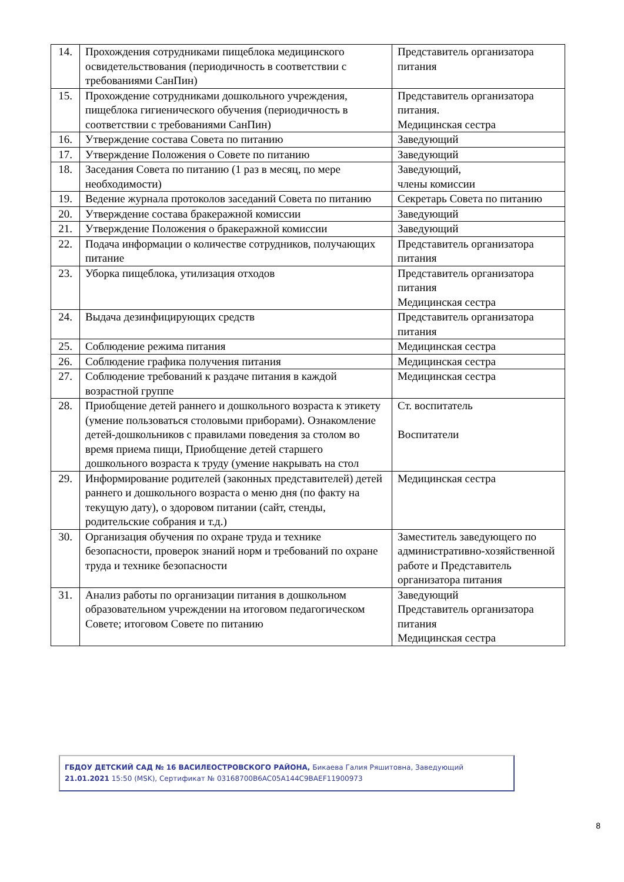| 14. | Прохождения сотрудниками пищеблока медицинского освидетельствования (периодичность в соответствии с требованиями СанПин) | Представитель организатора питания |
| 15. | Прохождение сотрудниками дошкольного учреждения, пищеблока гигиенического обучения (периодичность в соответствии с требованиями СанПин) | Представитель организатора питания. Медицинская сестра |
| 16. | Утверждение состава Совета по питанию | Заведующий |
| 17. | Утверждение Положения о Совете по питанию | Заведующий |
| 18. | Заседания Совета по питанию (1 раз в месяц, по мере необходимости) | Заведующий, члены комиссии |
| 19. | Ведение журнала протоколов заседаний Совета по питанию | Секретарь Совета по питанию |
| 20. | Утверждение состава бракеражной комиссии | Заведующий |
| 21. | Утверждение Положения о бракеражной комиссии | Заведующий |
| 22. | Подача информации о количестве сотрудников, получающих питание | Представитель организатора питания |
| 23. | Уборка пищеблока, утилизация отходов | Представитель организатора питания Медицинская сестра |
| 24. | Выдача дезинфицирующих средств | Представитель организатора питания |
| 25. | Соблюдение режима питания | Медицинская сестра |
| 26. | Соблюдение графика получения питания | Медицинская сестра |
| 27. | Соблюдение требований к раздаче питания в каждой возрастной группе | Медицинская сестра |
| 28. | Приобщение детей раннего и дошкольного возраста к этикету (умение пользоваться столовыми приборами). Ознакомление детей-дошкольников с правилами поведения за столом во время приема пищи, Приобщение детей старшего дошкольного возраста к труду (умение накрывать на стол | Ст. воспитатель Воспитатели |
| 29. | Информирование родителей (законных представителей) детей раннего и дошкольного возраста о меню дня (по факту на текущую дату), о здоровом питании (сайт, стенды, родительские собрания и т.д.) | Медицинская сестра |
| 30. | Организация обучения по охране труда и технике безопасности, проверок знаний норм и требований по охране труда и технике безопасности | Заместитель заведующего по административно-хозяйственной работе и Представитель организатора питания |
| 31. | Анализ работы по организации питания в дошкольном образовательном учреждении на итоговом педагогическом Совете; итоговом Совете по питанию | Заведующий Представитель организатора питания Медицинская сестра |
ГБДОУ ДЕТСКИЙ САД № 16 ВАСИЛЕОСТРОВСКОГО РАЙОНА, Бикаева Галия Ряшитовна, Заведующий
21.01.2021 15:50 (MSK), Сертификат № 03168700B6AC05A144C9BAEF11900973
8